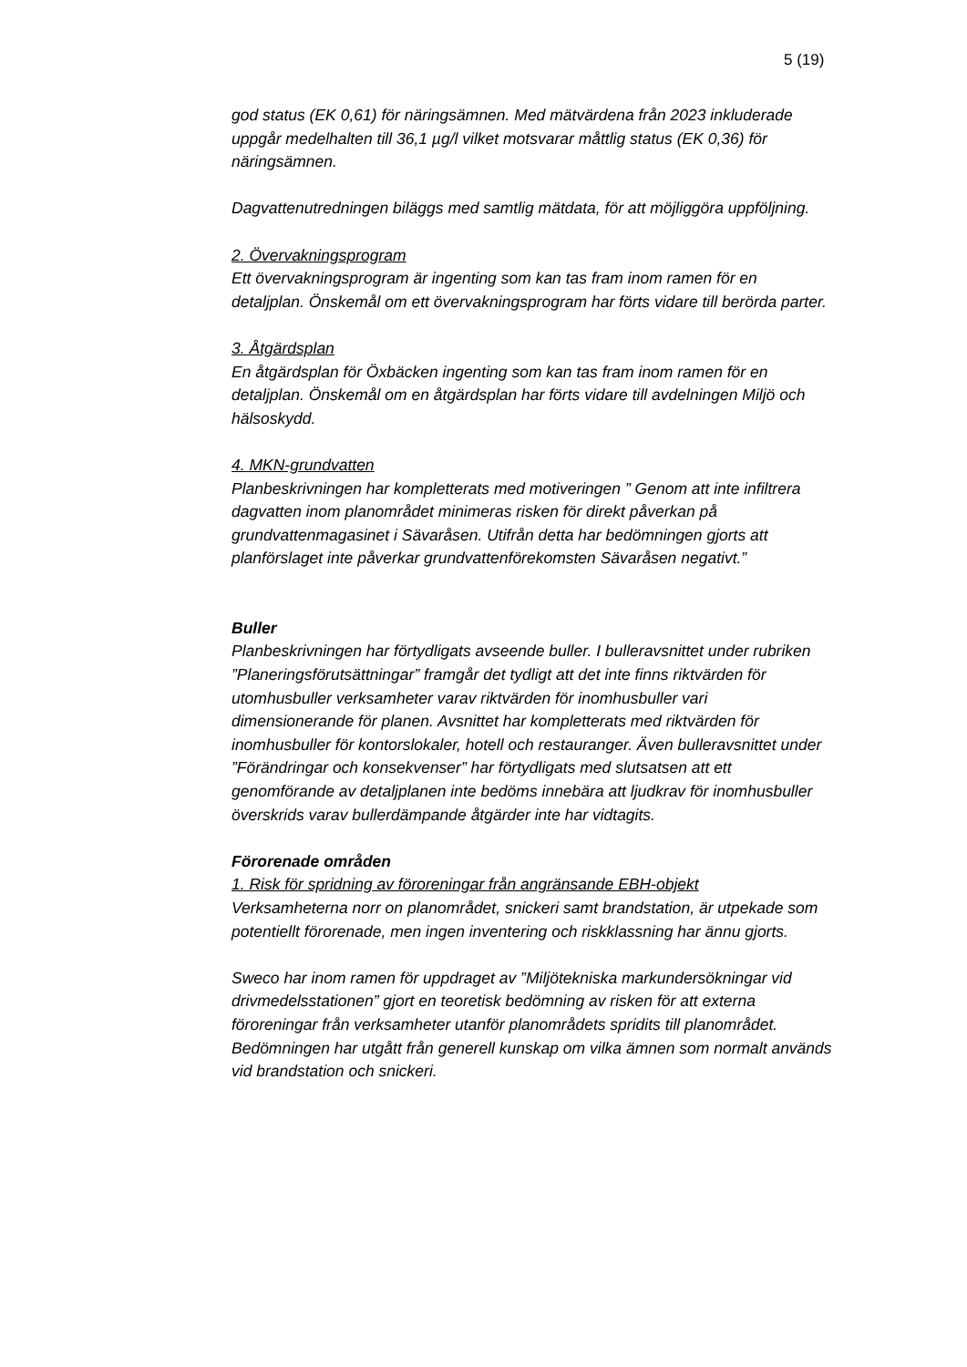5 (19)
god status (EK 0,61) för näringsämnen. Med mätvärdena från 2023 inkluderade uppgår medelhalten till 36,1 µg/l vilket motsvarar måttlig status (EK 0,36) för näringsämnen.
Dagvattenutredningen biläggs med samtlig mätdata, för att möjliggöra uppföljning.
2. Övervakningsprogram
Ett övervakningsprogram är ingenting som kan tas fram inom ramen för en detaljplan. Önskemål om ett övervakningsprogram har förts vidare till berörda parter.
3. Åtgärdsplan
En åtgärdsplan för Öxbäcken ingenting som kan tas fram inom ramen för en detaljplan. Önskemål om en åtgärdsplan har förts vidare till avdelningen Miljö och hälsoskydd.
4. MKN-grundvatten
Planbeskrivningen har kompletterats med motiveringen ” Genom att inte infiltrera dagvatten inom planområdet minimeras risken för direkt påverkan på grundvattenmagasinet i Sävaråsen. Utifrån detta har bedömningen gjorts att planförslaget inte påverkar grundvattenförekomsten Sävaråsen negativt.”
Buller
Planbeskrivningen har förtydligats avseende buller. I bulleravsnittet under rubriken ”Planeringsförutsättningar” framgår det tydligt att det inte finns riktvärden för utomhusbuller verksamheter varav riktvärden för inomhusbuller vari dimensionerande för planen. Avsnittet har kompletterats med riktvärden för inomhusbuller för kontorslokaler, hotell och restauranger. Även bulleravsnittet under ”Förändringar och konsekvenser” har förtydligats med slutsatsen att ett genomförande av detaljplanen inte bedöms innebära att ljudkrav för inomhusbuller överskrids varav bullerdämpande åtgärder inte har vidtagits.
Förorenade områden
1. Risk för spridning av föroreningar från angränsande EBH-objekt
Verksamheterna norr on planområdet, snickeri samt brandstation, är utpekade som potentiellt förorenade, men ingen inventering och riskklassning har ännu gjorts.
Sweco har inom ramen för uppdraget av ”Miljötekniska markundersökningar vid drivmedelsstationen” gjort en teoretisk bedömning av risken för att externa föroreningar från verksamheter utanför planområdets spridits till planområdet. Bedömningen har utgått från generell kunskap om vilka ämnen som normalt används vid brandstation och snickeri.